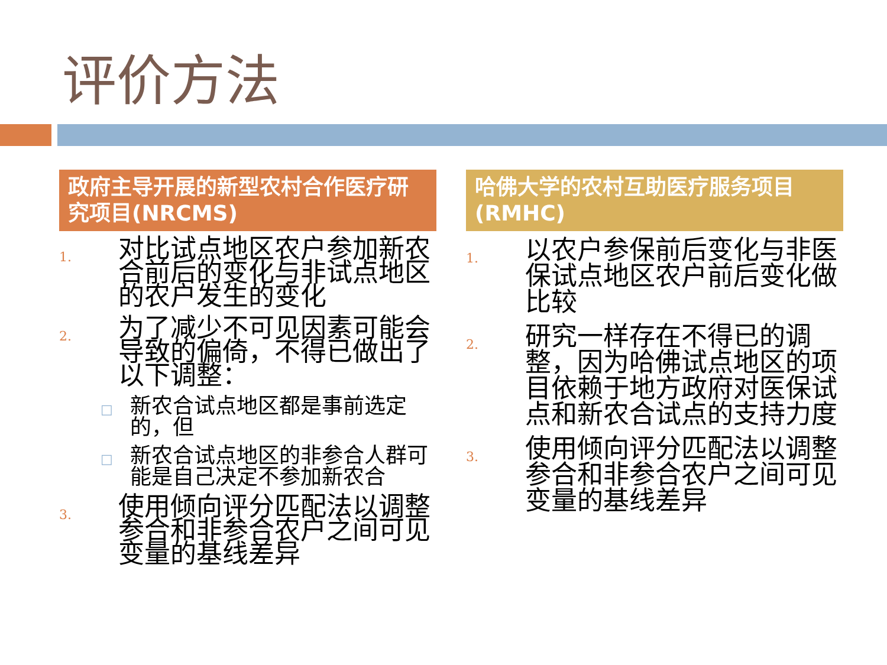评价方法
政府主导开展的新型农村合作医疗研究项目(NRCMS)
1. 对比试点地区农户参加新农合前后的变化与非试点地区的农户发生的变化
2. 为了减少不可见因素可能会导致的偏倚，不得已做出了以下调整：
□ 新农合试点地区都是事前选定的，但
□ 新农合试点地区的非参合人群可能是自己决定不参加新农合
3. 使用倾向评分匹配法以调整参合和非参合农户之间可见变量的基线差异
哈佛大学的农村互助医疗服务项目(RMHC)
1. 以农户参保前后变化与非医保试点地区农户前后变化做比较
2. 研究一样存在不得已的调整，因为哈佛试点地区的项目依赖于地方政府对医保试点和新农合试点的支持力度
3. 使用倾向评分匹配法以调整参合和非参合农户之间可见变量的基线差异